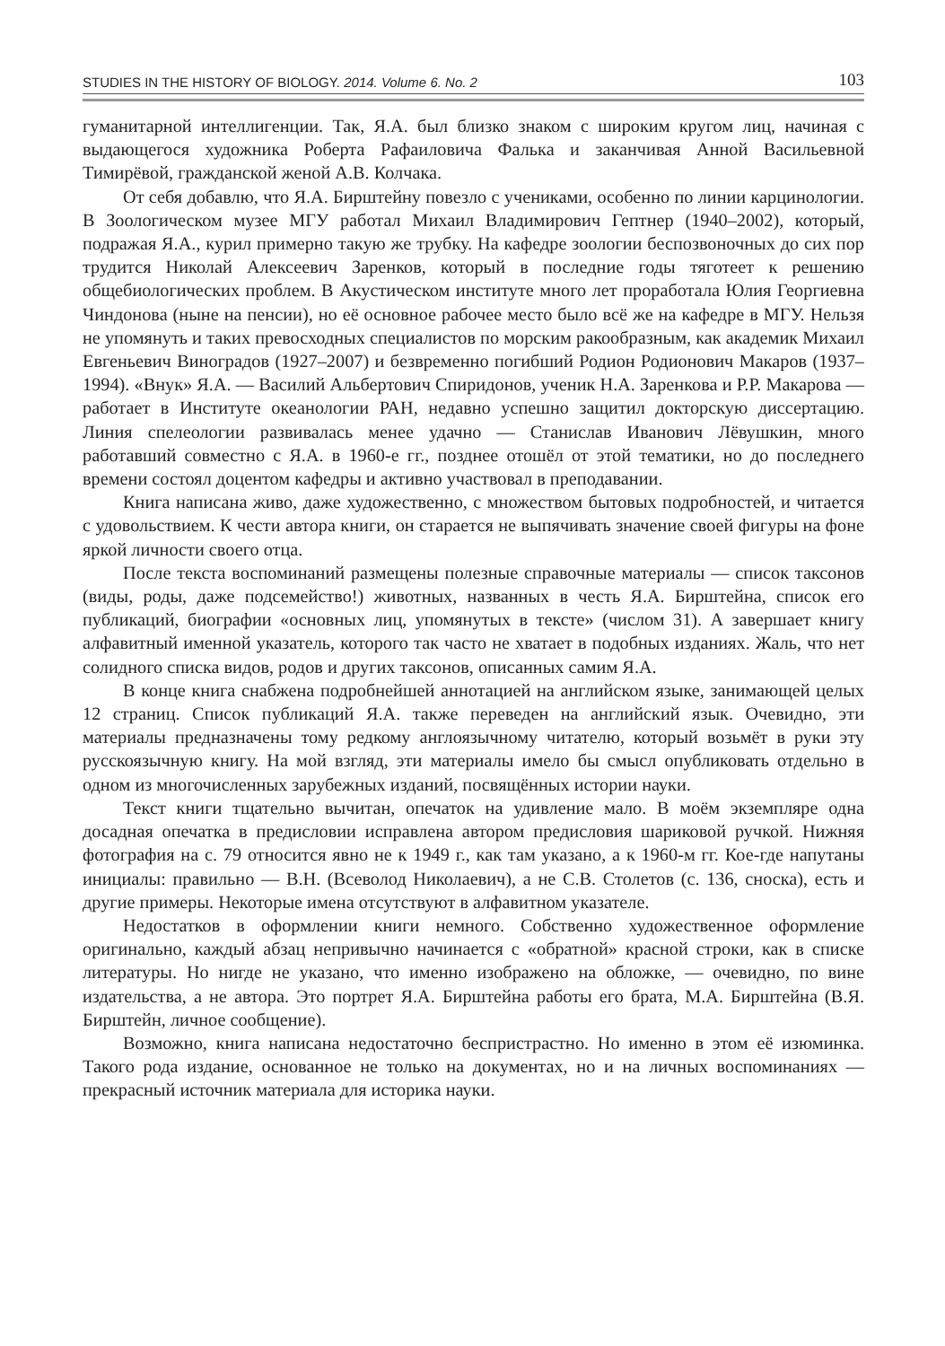STUDIES IN THE HISTORY OF BIOLOGY. 2014. Volume 6. No. 2 103
гуманитарной интеллигенции. Так, Я.А. был близко знаком с широким кругом лиц, начиная с выдающегося художника Роберта Рафаиловича Фалька и заканчивая Анной Васильевной Тимирёвой, гражданской женой А.В. Колчака.
От себя добавлю, что Я.А. Бирштейну повезло с учениками, особенно по линии карцинологии. В Зоологическом музее МГУ работал Михаил Владимирович Гептнер (1940–2002), который, подражая Я.А., курил примерно такую же трубку. На кафедре зоологии беспозвоночных до сих пор трудится Николай Алексеевич Заренков, который в последние годы тяготеет к решению общебиологических проблем. В Акустическом институте много лет проработала Юлия Георгиевна Чиндонова (ныне на пенсии), но её основное рабочее место было всё же на кафедре в МГУ. Нельзя не упомянуть и таких превосходных специалистов по морским ракообразным, как академик Михаил Евгеньевич Виноградов (1927–2007) и безвременно погибший Родион Родионович Макаров (1937–1994). «Внук» Я.А. — Василий Альбертович Спиридонов, ученик Н.А. Заренкова и Р.Р. Макарова — работает в Институте океанологии РАН, недавно успешно защитил докторскую диссертацию. Линия спелеологии развивалась менее удачно — Станислав Иванович Лёвушкин, много работавший совместно с Я.А. в 1960-е гг., позднее отошёл от этой тематики, но до последнего времени состоял доцентом кафедры и активно участвовал в преподавании.
Книга написана живо, даже художественно, с множеством бытовых подробностей, и читается с удовольствием. К чести автора книги, он старается не выпячивать значение своей фигуры на фоне яркой личности своего отца.
После текста воспоминаний размещены полезные справочные материалы — список таксонов (виды, роды, даже подсемейство!) животных, названных в честь Я.А. Бирштейна, список его публикаций, биографии «основных лиц, упомянутых в тексте» (числом 31). А завершает книгу алфавитный именной указатель, которого так часто не хватает в подобных изданиях. Жаль, что нет солидного списка видов, родов и других таксонов, описанных самим Я.А.
В конце книга снабжена подробнейшей аннотацией на английском языке, занимающей целых 12 страниц. Список публикаций Я.А. также переведен на английский язык. Очевидно, эти материалы предназначены тому редкому англоязычному читателю, который возьмёт в руки эту русскоязычную книгу. На мой взгляд, эти материалы имело бы смысл опубликовать отдельно в одном из многочисленных зарубежных изданий, посвящённых истории науки.
Текст книги тщательно вычитан, опечаток на удивление мало. В моём экземпляре одна досадная опечатка в предисловии исправлена автором предисловия шариковой ручкой. Нижняя фотография на с. 79 относится явно не к 1949 г., как там указано, а к 1960-м гг. Кое-где напутаны инициалы: правильно — В.Н. (Всеволод Николаевич), а не С.В. Столетов (с. 136, сноска), есть и другие примеры. Некоторые имена отсутствуют в алфавитном указателе.
Недостатков в оформлении книги немного. Собственно художественное оформление оригинально, каждый абзац непривычно начинается с «обратной» красной строки, как в списке литературы. Но нигде не указано, что именно изображено на обложке, — очевидно, по вине издательства, а не автора. Это портрет Я.А. Бирштейна работы его брата, М.А. Бирштейна (В.Я. Бирштейн, личное сообщение).
Возможно, книга написана недостаточно беспристрастно. Но именно в этом её изюминка. Такого рода издание, основанное не только на документах, но и на личных воспоминаниях — прекрасный источник материала для историка науки.